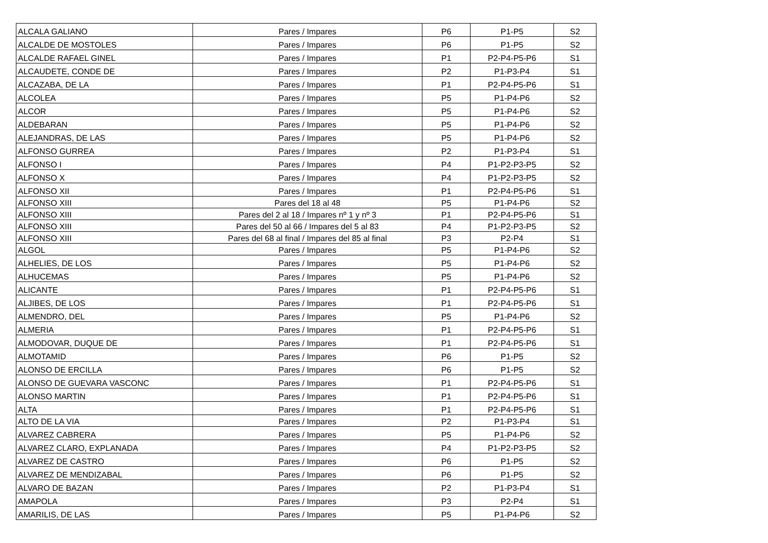| ALCALA GALIANO | Pares / Impares | P6 | P1-P5 | S2 |
| ALCALDE DE MOSTOLES | Pares / Impares | P6 | P1-P5 | S2 |
| ALCALDE RAFAEL GINEL | Pares / Impares | P1 | P2-P4-P5-P6 | S1 |
| ALCAUDETE, CONDE DE | Pares / Impares | P2 | P1-P3-P4 | S1 |
| ALCAZABA, DE LA | Pares / Impares | P1 | P2-P4-P5-P6 | S1 |
| ALCOLEA | Pares / Impares | P5 | P1-P4-P6 | S2 |
| ALCOR | Pares / Impares | P5 | P1-P4-P6 | S2 |
| ALDEBARAN | Pares / Impares | P5 | P1-P4-P6 | S2 |
| ALEJANDRAS, DE LAS | Pares / Impares | P5 | P1-P4-P6 | S2 |
| ALFONSO GURREA | Pares / Impares | P2 | P1-P3-P4 | S1 |
| ALFONSO I | Pares / Impares | P4 | P1-P2-P3-P5 | S2 |
| ALFONSO X | Pares / Impares | P4 | P1-P2-P3-P5 | S2 |
| ALFONSO XII | Pares / Impares | P1 | P2-P4-P5-P6 | S1 |
| ALFONSO XIII | Pares del 18 al 48 | P5 | P1-P4-P6 | S2 |
| ALFONSO XIII | Pares del 2 al 18 / Impares nº 1 y nº 3 | P1 | P2-P4-P5-P6 | S1 |
| ALFONSO XIII | Pares del 50 al 66 / Impares del 5 al 83 | P4 | P1-P2-P3-P5 | S2 |
| ALFONSO XIII | Pares del 68 al final / Impares del 85 al final | P3 | P2-P4 | S1 |
| ALGOL | Pares / Impares | P5 | P1-P4-P6 | S2 |
| ALHELIES, DE LOS | Pares / Impares | P5 | P1-P4-P6 | S2 |
| ALHUCEMAS | Pares / Impares | P5 | P1-P4-P6 | S2 |
| ALICANTE | Pares / Impares | P1 | P2-P4-P5-P6 | S1 |
| ALJIBES, DE LOS | Pares / Impares | P1 | P2-P4-P5-P6 | S1 |
| ALMENDRO, DEL | Pares / Impares | P5 | P1-P4-P6 | S2 |
| ALMERIA | Pares / Impares | P1 | P2-P4-P5-P6 | S1 |
| ALMODOVAR, DUQUE DE | Pares / Impares | P1 | P2-P4-P5-P6 | S1 |
| ALMOTAMID | Pares / Impares | P6 | P1-P5 | S2 |
| ALONSO DE ERCILLA | Pares / Impares | P6 | P1-P5 | S2 |
| ALONSO DE GUEVARA VASCONC | Pares / Impares | P1 | P2-P4-P5-P6 | S1 |
| ALONSO MARTIN | Pares / Impares | P1 | P2-P4-P5-P6 | S1 |
| ALTA | Pares / Impares | P1 | P2-P4-P5-P6 | S1 |
| ALTO DE LA VIA | Pares / Impares | P2 | P1-P3-P4 | S1 |
| ALVAREZ CABRERA | Pares / Impares | P5 | P1-P4-P6 | S2 |
| ALVAREZ CLARO, EXPLANADA | Pares / Impares | P4 | P1-P2-P3-P5 | S2 |
| ALVAREZ DE CASTRO | Pares / Impares | P6 | P1-P5 | S2 |
| ALVAREZ DE MENDIZABAL | Pares / Impares | P6 | P1-P5 | S2 |
| ALVARO DE BAZAN | Pares / Impares | P2 | P1-P3-P4 | S1 |
| AMAPOLA | Pares / Impares | P3 | P2-P4 | S1 |
| AMARILIS, DE LAS | Pares / Impares | P5 | P1-P4-P6 | S2 |